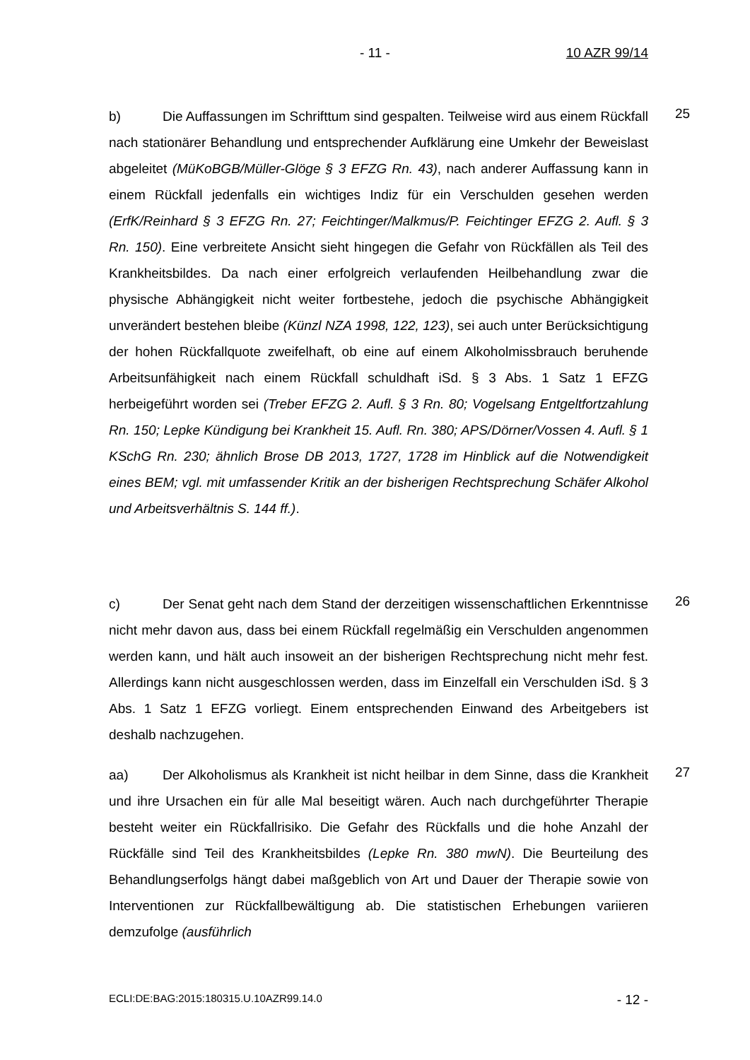- 11 - 10 AZR 99/14
b) Die Auffassungen im Schrifttum sind gespalten. Teilweise wird aus einem Rückfall nach stationärer Behandlung und entsprechender Aufklärung eine Umkehr der Beweislast abgeleitet (MüKoBGB/Müller-Glöge § 3 EFZG Rn. 43), nach anderer Auffassung kann in einem Rückfall jedenfalls ein wichtiges Indiz für ein Verschulden gesehen werden (ErfK/Reinhard § 3 EFZG Rn. 27; Feichtinger/Malkmus/P. Feichtinger EFZG 2. Aufl. § 3 Rn. 150). Eine verbreitete Ansicht sieht hingegen die Gefahr von Rückfällen als Teil des Krankheitsbildes. Da nach einer erfolgreich verlaufenden Heilbehandlung zwar die physische Abhängigkeit nicht weiter fortbestehe, jedoch die psychische Abhängigkeit unverändert bestehen bleibe (Künzl NZA 1998, 122, 123), sei auch unter Berücksichtigung der hohen Rückfallquote zweifelhaft, ob eine auf einem Alkoholmissbrauch beruhende Arbeitsunfähigkeit nach einem Rückfall schuldhaft iSd. § 3 Abs. 1 Satz 1 EFZG herbeigeführt worden sei (Treber EFZG 2. Aufl. § 3 Rn. 80; Vogelsang Entgeltfortzahlung Rn. 150; Lepke Kündigung bei Krankheit 15. Aufl. Rn. 380; APS/Dörner/Vossen 4. Aufl. § 1 KSchG Rn. 230; ähnlich Brose DB 2013, 1727, 1728 im Hinblick auf die Notwendigkeit eines BEM; vgl. mit umfassender Kritik an der bisherigen Rechtsprechung Schäfer Alkohol und Arbeitsverhältnis S. 144 ff.).
25
c) Der Senat geht nach dem Stand der derzeitigen wissenschaftlichen Erkenntnisse nicht mehr davon aus, dass bei einem Rückfall regelmäßig ein Verschulden angenommen werden kann, und hält auch insoweit an der bisherigen Rechtsprechung nicht mehr fest. Allerdings kann nicht ausgeschlossen werden, dass im Einzelfall ein Verschulden iSd. § 3 Abs. 1 Satz 1 EFZG vorliegt. Einem entsprechenden Einwand des Arbeitgebers ist deshalb nachzugehen.
26
aa) Der Alkoholismus als Krankheit ist nicht heilbar in dem Sinne, dass die Krankheit und ihre Ursachen ein für alle Mal beseitigt wären. Auch nach durchgeführter Therapie besteht weiter ein Rückfallrisiko. Die Gefahr des Rückfalls und die hohe Anzahl der Rückfälle sind Teil des Krankheitsbildes (Lepke Rn. 380 mwN). Die Beurteilung des Behandlungserfolgs hängt dabei maßgeblich von Art und Dauer der Therapie sowie von Interventionen zur Rückfallbewältigung ab. Die statistischen Erhebungen variieren demzufolge (ausführlich
27
ECLI:DE:BAG:2015:180315.U.10AZR99.14.0 - 12 -